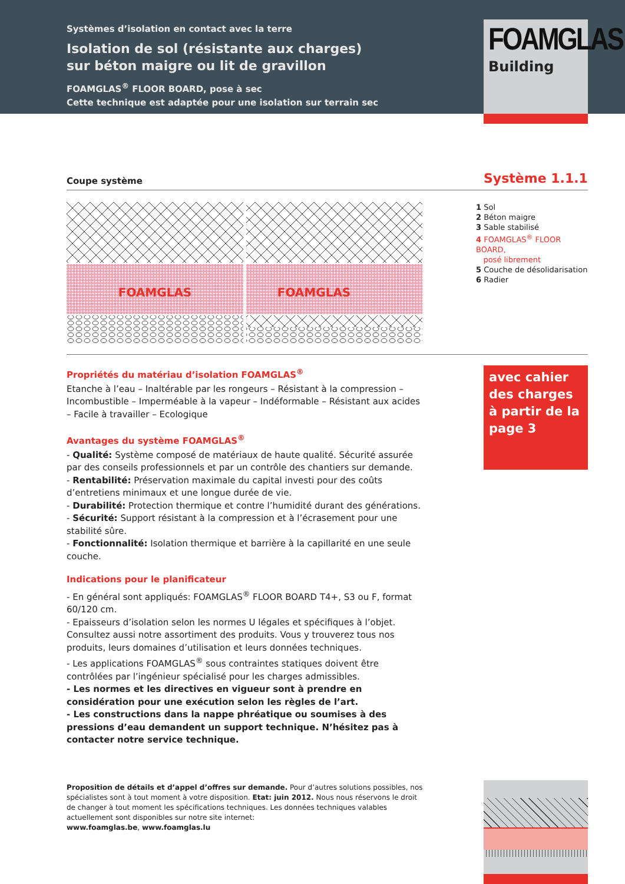Systèmes d’isolation en contact avec la terre
Isolation de sol (résistante aux charges)
sur béton maigre ou lit de gravillon
FOAMGLAS<sup>®</sup> FLOOR BOARD, pose à sec
Cette technique est adaptée pour une isolation sur terrain sec
FOAMGLAS
Building
Coupe système
Système 1.1.1
FOAMGLAS
FOAMGLAS
1 Sol
2 Béton maigre
3 Sable stabilisé
4 FOAMGLAS<sup>®</sup> FLOOR BOARD,
posé librement
5 Couche de désolidarisation
6 Radier
Propriétés du matériau d’isolation FOAMGLAS<sup>®</sup>
Etanche à l’eau – Inaltérable par les rongeurs – Résistant à la compression – Incombustible – Imperméable à la vapeur – Indéformable – Résistant aux acides – Facile à travailler – Ecologique
Avantages du système FOAMGLAS<sup>®</sup>
- Qualité: Système composé de matériaux de haute qualité. Sécurité assurée par des conseils professionnels et par un contrôle des chantiers sur demande.
- Rentabilité: Préservation maximale du capital investi pour des coûts d’entretiens minimaux et une longue durée de vie.
- Durabilité: Protection thermique et contre l’humidité durant des générations.
- Sécurité: Support résistant à la compression et à l’écrasement pour une stabilité sûre.
- Fonctionnalité: Isolation thermique et barrière à la capillarité en une seule couche.
Indications pour le planificateur
- En général sont appliqués: FOAMGLAS<sup>®</sup> FLOOR BOARD T4+, S3 ou F, format 60/120 cm.
- Epaisseurs d’isolation selon les normes U légales et spécifiques à l’objet. Consultez aussi notre assortiment des produits. Vous y trouverez tous nos produits, leurs domaines d’utilisation et leurs données techniques.
- Les applications FOAMGLAS<sup>®</sup> sous contraintes statiques doivent être contrôlées par l’ingénieur spécialisé pour les charges admissibles.
- Les normes et les directives en vigueur sont à prendre en considération pour une exécution selon les règles de l’art.
- Les constructions dans la nappe phréatique ou soumises à des pressions d’eau demandent un support technique. N’hésitez pas à contacter notre service technique.
avec cahier des charges à partir de la page 3
Proposition de détails et d’appel d’offres sur demande. Pour d’autres solutions possibles, nos spécialistes sont à tout moment à votre disposition. Etat: juin 2012. Nous nous réservons le droit de changer à tout moment les spécifications techniques. Les données techniques valables actuellement sont disponibles sur notre site internet:
www.foamglas.be, www.foamglas.lu